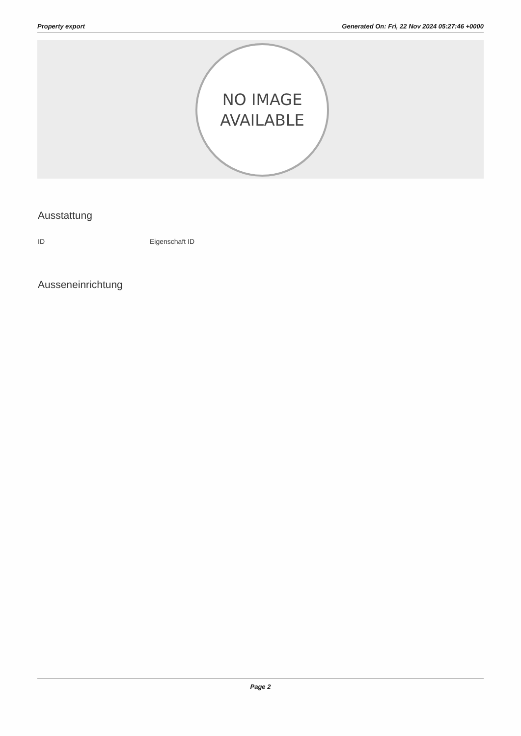Property export Generated On: Fri, 22 Nov 2024 05:27:46 +0000
NO IMAGE
AVAILABLE
Ausstattung
ID Eigenschaft ID
Ausseneinrichtung
Page 2